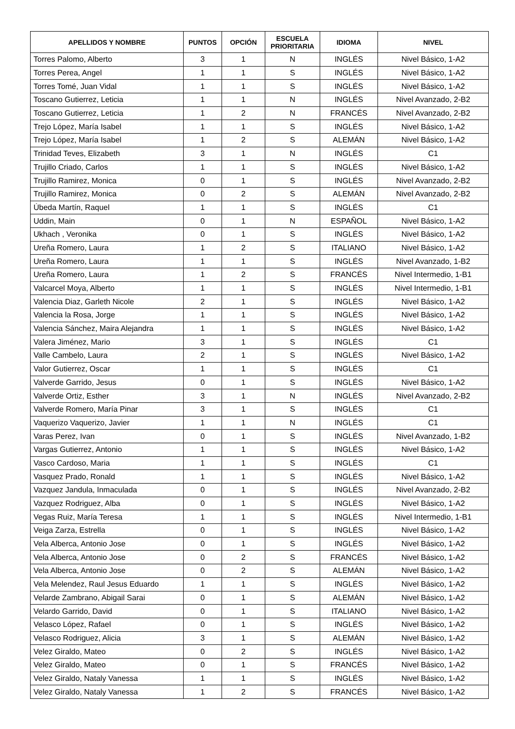| APELLIDOS Y NOMBRE | PUNTOS | OPCIÓN | ESCUELA PRIORITARIA | IDIOMA | NIVEL |
| --- | --- | --- | --- | --- | --- |
| Torres Palomo, Alberto | 3 | 1 | N | INGLÉS | Nivel Básico, 1-A2 |
| Torres Perea, Angel | 1 | 1 | S | INGLÉS | Nivel Básico, 1-A2 |
| Torres Tomé, Juan Vidal | 1 | 1 | S | INGLÉS | Nivel Básico, 1-A2 |
| Toscano Gutierrez, Leticia | 1 | 1 | N | INGLÉS | Nivel Avanzado, 2-B2 |
| Toscano Gutierrez, Leticia | 1 | 2 | N | FRANCÉS | Nivel Avanzado, 2-B2 |
| Trejo López, María Isabel | 1 | 1 | S | INGLÉS | Nivel Básico, 1-A2 |
| Trejo López, María Isabel | 1 | 2 | S | ALEMÁN | Nivel Básico, 1-A2 |
| Trinidad Teves, Elizabeth | 3 | 1 | N | INGLÉS | C1 |
| Trujillo Criado, Carlos | 1 | 1 | S | INGLÉS | Nivel Básico, 1-A2 |
| Trujillo Ramirez, Monica | 0 | 1 | S | INGLÉS | Nivel Avanzado, 2-B2 |
| Trujillo Ramirez, Monica | 0 | 2 | S | ALEMÁN | Nivel Avanzado, 2-B2 |
| Úbeda Martín, Raquel | 1 | 1 | S | INGLÉS | C1 |
| Uddin, Main | 0 | 1 | N | ESPAÑOL | Nivel Básico, 1-A2 |
| Ukhach , Veronika | 0 | 1 | S | INGLÉS | Nivel Básico, 1-A2 |
| Ureña Romero, Laura | 1 | 2 | S | ITALIANO | Nivel Básico, 1-A2 |
| Ureña Romero, Laura | 1 | 1 | S | INGLÉS | Nivel Avanzado, 1-B2 |
| Ureña Romero, Laura | 1 | 2 | S | FRANCÉS | Nivel Intermedio, 1-B1 |
| Valcarcel Moya, Alberto | 1 | 1 | S | INGLÉS | Nivel Intermedio, 1-B1 |
| Valencia Diaz, Garleth Nicole | 2 | 1 | S | INGLÉS | Nivel Básico, 1-A2 |
| Valencia la Rosa, Jorge | 1 | 1 | S | INGLÉS | Nivel Básico, 1-A2 |
| Valencia Sánchez, Maira Alejandra | 1 | 1 | S | INGLÉS | Nivel Básico, 1-A2 |
| Valera Jiménez, Mario | 3 | 1 | S | INGLÉS | C1 |
| Valle Cambelo, Laura | 2 | 1 | S | INGLÉS | Nivel Básico, 1-A2 |
| Valor Gutierrez, Oscar | 1 | 1 | S | INGLÉS | C1 |
| Valverde Garrido, Jesus | 0 | 1 | S | INGLÉS | Nivel Básico, 1-A2 |
| Valverde Ortiz, Esther | 3 | 1 | N | INGLÉS | Nivel Avanzado, 2-B2 |
| Valverde Romero, María Pinar | 3 | 1 | S | INGLÉS | C1 |
| Vaquerizo Vaquerizo, Javier | 1 | 1 | N | INGLÉS | C1 |
| Varas Perez, Ivan | 0 | 1 | S | INGLÉS | Nivel Avanzado, 1-B2 |
| Vargas Gutierrez, Antonio | 1 | 1 | S | INGLÉS | Nivel Básico, 1-A2 |
| Vasco Cardoso, Maria | 1 | 1 | S | INGLÉS | C1 |
| Vasquez Prado, Ronald | 1 | 1 | S | INGLÉS | Nivel Básico, 1-A2 |
| Vazquez Jandula, Inmaculada | 0 | 1 | S | INGLÉS | Nivel Avanzado, 2-B2 |
| Vazquez Rodriguez, Alba | 0 | 1 | S | INGLÉS | Nivel Básico, 1-A2 |
| Vegas Ruiz, María Teresa | 1 | 1 | S | INGLÉS | Nivel Intermedio, 1-B1 |
| Veiga Zarza, Estrella | 0 | 1 | S | INGLÉS | Nivel Básico, 1-A2 |
| Vela Alberca, Antonio Jose | 0 | 1 | S | INGLÉS | Nivel Básico, 1-A2 |
| Vela Alberca, Antonio Jose | 0 | 2 | S | FRANCÉS | Nivel Básico, 1-A2 |
| Vela Alberca, Antonio Jose | 0 | 2 | S | ALEMÁN | Nivel Básico, 1-A2 |
| Vela Melendez, Raul Jesus Eduardo | 1 | 1 | S | INGLÉS | Nivel Básico, 1-A2 |
| Velarde Zambrano, Abigail Sarai | 0 | 1 | S | ALEMÁN | Nivel Básico, 1-A2 |
| Velardo Garrido, David | 0 | 1 | S | ITALIANO | Nivel Básico, 1-A2 |
| Velasco López, Rafael | 0 | 1 | S | INGLÉS | Nivel Básico, 1-A2 |
| Velasco Rodriguez, Alicia | 3 | 1 | S | ALEMÁN | Nivel Básico, 1-A2 |
| Velez Giraldo, Mateo | 0 | 2 | S | INGLÉS | Nivel Básico, 1-A2 |
| Velez Giraldo, Mateo | 0 | 1 | S | FRANCÉS | Nivel Básico, 1-A2 |
| Velez Giraldo, Nataly Vanessa | 1 | 1 | S | INGLÉS | Nivel Básico, 1-A2 |
| Velez Giraldo, Nataly Vanessa | 1 | 2 | S | FRANCÉS | Nivel Básico, 1-A2 |